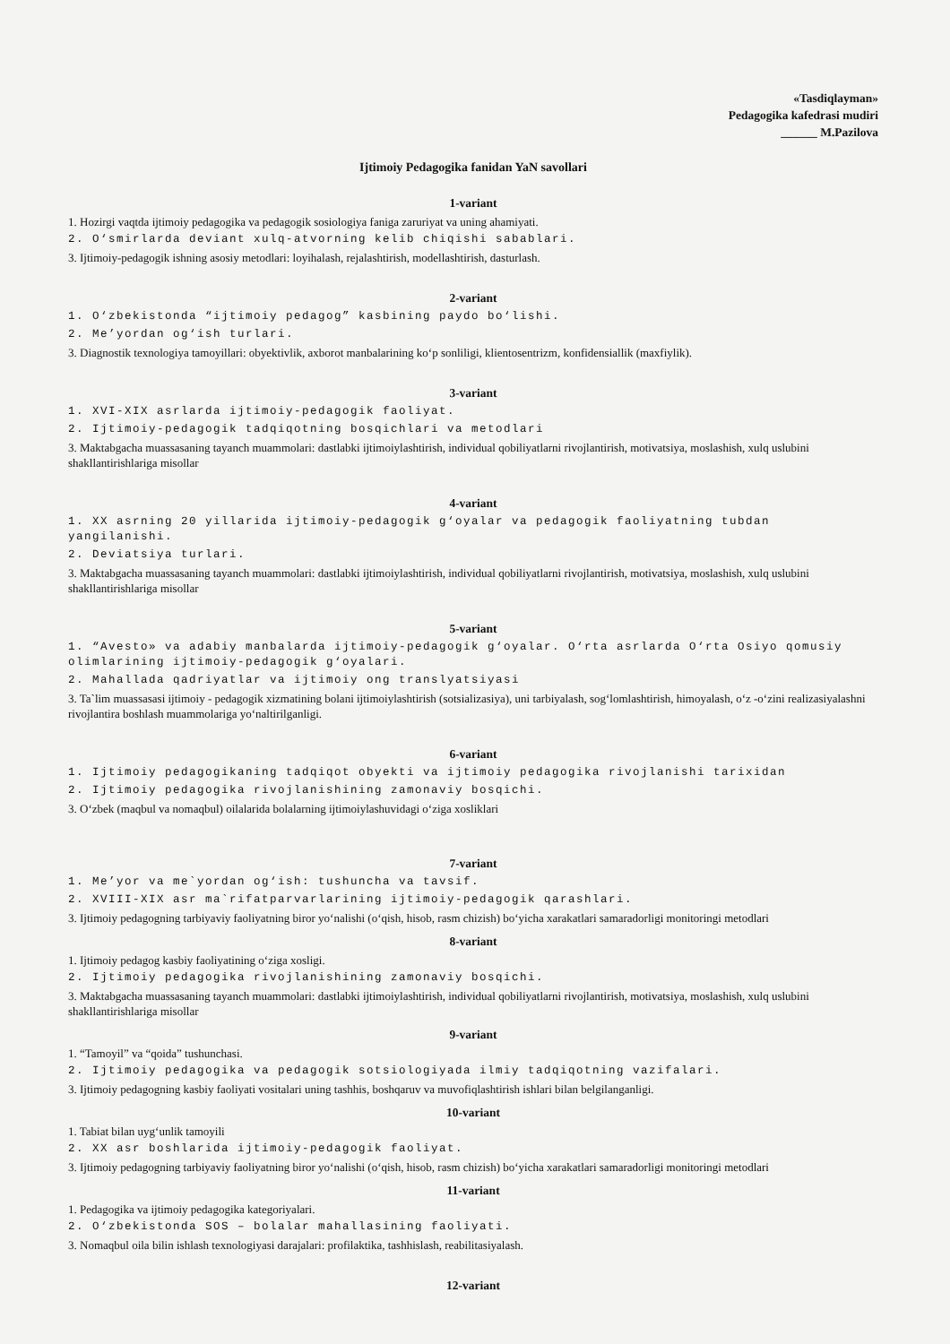«Tasdiqlayman»
Pedagogika kafedrasi mudiri
______ M.Pazilova
Ijtimoiy Pedagogika fanidan YaN savollari
1-variant
1. Hozirgi vaqtda ijtimoiy pedagogika va pedagogik sosiologiya faniga zaruriyat va uning ahamiyati.
2. O‘smirlarda deviant xulq-atvorning kelib chiqishi sabablari.
3. Ijtimoiy-pedagogik ishning asosiy metodlari: loyihalash, rejalashtirish, modellashtirish, dasturlash.
2-variant
1. O‘zbekistonda “ijtimoiy pedagog” kasbining paydo bo‘lishi.
2. Me’yordan og‘ish turlari.
3. Diagnostik texnologiya tamoyillari: obyektivlik, axborot manbalarining ko‘p sonliligi, klientosentrizm, konfidensiallik (maxfiylik).
3-variant
1. XVI-XIX asrlarda ijtimoiy-pedagogik faoliyat.
2. Ijtimoiy-pedagogik tadqiqotning bosqichlari va metodlari
3. Maktabgacha muassasaning tayanch muammolari: dastlabki ijtimoiylashtirish, individual qobiliyatlarni rivojlantirish, motivatsiya, moslashish, xulq uslubini shakllantirishlariga misollar
4-variant
1. XX asrning 20 yillarida ijtimoiy-pedagogik g‘oyalar va pedagogik faoliyatning tubdan yangilanishi.
2. Deviatsiya turlari.
3. Maktabgacha muassasaning tayanch muammolari: dastlabki ijtimoiylashtirish, individual qobiliyatlarni rivojlantirish, motivatsiya, moslashish, xulq uslubini shakllantirishlariga misollar
5-variant
1. “Avesto» va adabiy manbalarda ijtimoiy-pedagogik g‘oyalar. O‘rta asrlarda O‘rta Osiyo qomusiy olimlarining ijtimoiy-pedagogik g‘oyalari.
2. Mahallada qadriyatlar va ijtimoiy ong translyatsiyasi
3. Ta`lim muassasasi ijtimoiy - pedagogik xizmatining bolani ijtimoiylashtirish (sotsializasiya), uni tarbiyalash, sog‘lomlashtirish, himoyalash, o‘z -o‘zini realizasiyalashni rivojlantira boshlash muammolariga yo‘naltirilganligi.
6-variant
1. Ijtimoiy pedagogikaning tadqiqot obyekti va ijtimoiy pedagogika rivojlanishi tarixidan
2. Ijtimoiy pedagogika rivojlanishining zamonaviy bosqichi.
3. O‘zbek (maqbul va nomaqbul) oilalarida bolalarning ijtimoiylashuvidagi o‘ziga xosliklari
7-variant
1. Me’yor va me`yordan og‘ish: tushuncha va tavsif.
2. XVIII-XIX asr ma`rifatparvarlarining ijtimoiy-pedagogik qarashlari.
3. Ijtimoiy pedagogning tarbiyaviy faoliyatning biror yo‘nalishi (o‘qish, hisob, rasm chizish) bo‘yicha xarakatlari samaradorligi monitoringi metodlari
8-variant
1. Ijtimoiy pedagog kasbiy faoliyatining o‘ziga xosligi.
2. Ijtimoiy pedagogika rivojlanishining zamonaviy bosqichi.
3. Maktabgacha muassasaning tayanch muammolari: dastlabki ijtimoiylashtirish, individual qobiliyatlarni rivojlantirish, motivatsiya, moslashish, xulq uslubini shakllantirishlariga misollar
9-variant
1. “Tamoyil” va “qoida” tushunchasi.
2. Ijtimoiy pedagogika va pedagogik sotsiologiyada ilmiy tadqiqotning vazifalari.
3. Ijtimoiy pedagogning kasbiy faoliyati vositalari uning tashhis, boshqaruv va muvofiqlashtirish ishlari bilan belgilanganligi.
10-variant
1. Tabiat bilan uyg‘unlik tamoyili
2. XX asr boshlarida ijtimoiy-pedagogik faoliyat.
3. Ijtimoiy pedagogning tarbiyaviy faoliyatning biror yo‘nalishi (o‘qish, hisob, rasm chizish) bo‘yicha xarakatlari samaradorligi monitoringi metodlari
11-variant
1. Pedagogika va ijtimoiy pedagogika kategoriyalari.
2. O‘zbekistonda SOS – bolalar mahallasining faoliyati.
3. Nomaqbul oila bilin ishlash texnologiyasi darajalari: profilaktika, tashhislash, reabilitasiyalash.
12-variant